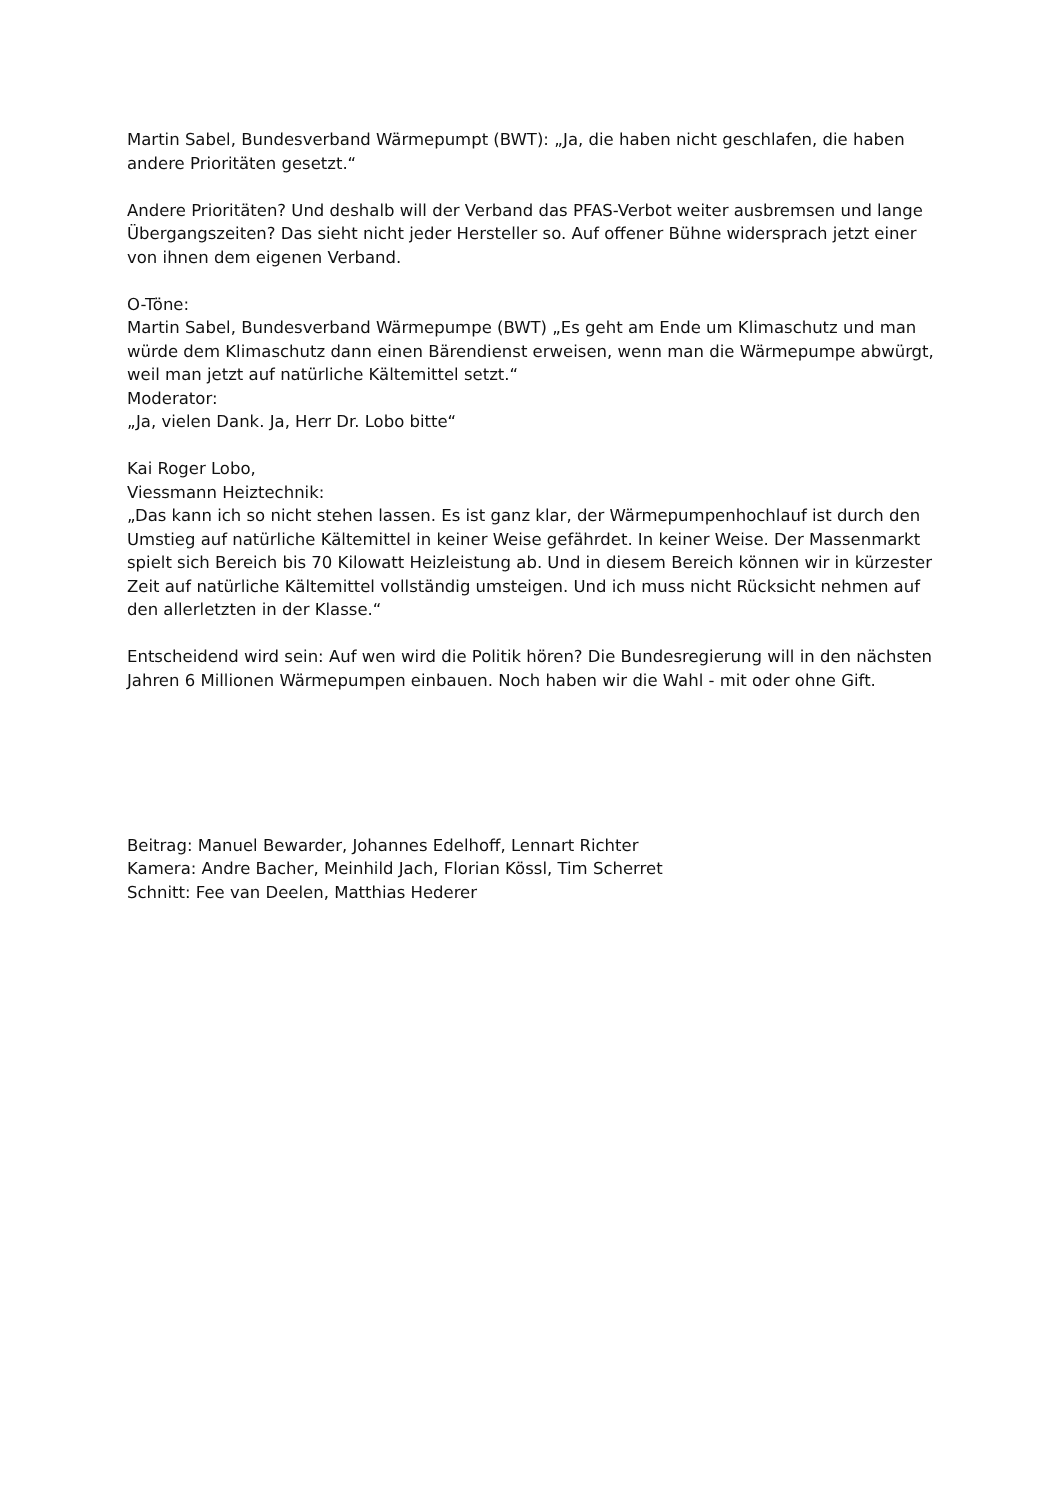Martin Sabel, Bundesverband Wärmepumpt (BWT): „Ja, die haben nicht geschlafen, die haben andere Prioritäten gesetzt.“
Andere Prioritäten? Und deshalb will der Verband das PFAS-Verbot weiter ausbremsen und lange Übergangszeiten? Das sieht nicht jeder Hersteller so. Auf offener Bühne widersprach jetzt einer von ihnen dem eigenen Verband.
O-Töne:
Martin Sabel, Bundesverband Wärmepumpe (BWT) „Es geht am Ende um Klimaschutz und man würde dem Klimaschutz dann einen Bärendienst erweisen, wenn man die Wärmepumpe abwürgt, weil man jetzt auf natürliche Kältemittel setzt.“
Moderator:
„Ja, vielen Dank. Ja, Herr Dr. Lobo bitte“
Kai Roger Lobo,
Viessmann Heiztechnik:
„Das kann ich so nicht stehen lassen. Es ist ganz klar, der Wärmepumpenhochlauf ist durch den Umstieg auf natürliche Kältemittel in keiner Weise gefährdet. In keiner Weise. Der Massenmarkt spielt sich Bereich bis 70 Kilowatt Heizleistung ab. Und in diesem Bereich können wir in kürzester Zeit auf natürliche Kältemittel vollständig umsteigen. Und ich muss nicht Rücksicht nehmen auf den allerletzten in der Klasse.“
Entscheidend wird sein: Auf wen wird die Politik hören? Die Bundesregierung will in den nächsten Jahren 6 Millionen Wärmepumpen einbauen. Noch haben wir die Wahl - mit oder ohne Gift.
Beitrag: Manuel Bewarder, Johannes Edelhoff, Lennart Richter
Kamera: Andre Bacher, Meinhild Jach, Florian Kössl, Tim Scherret
Schnitt: Fee van Deelen, Matthias Hederer